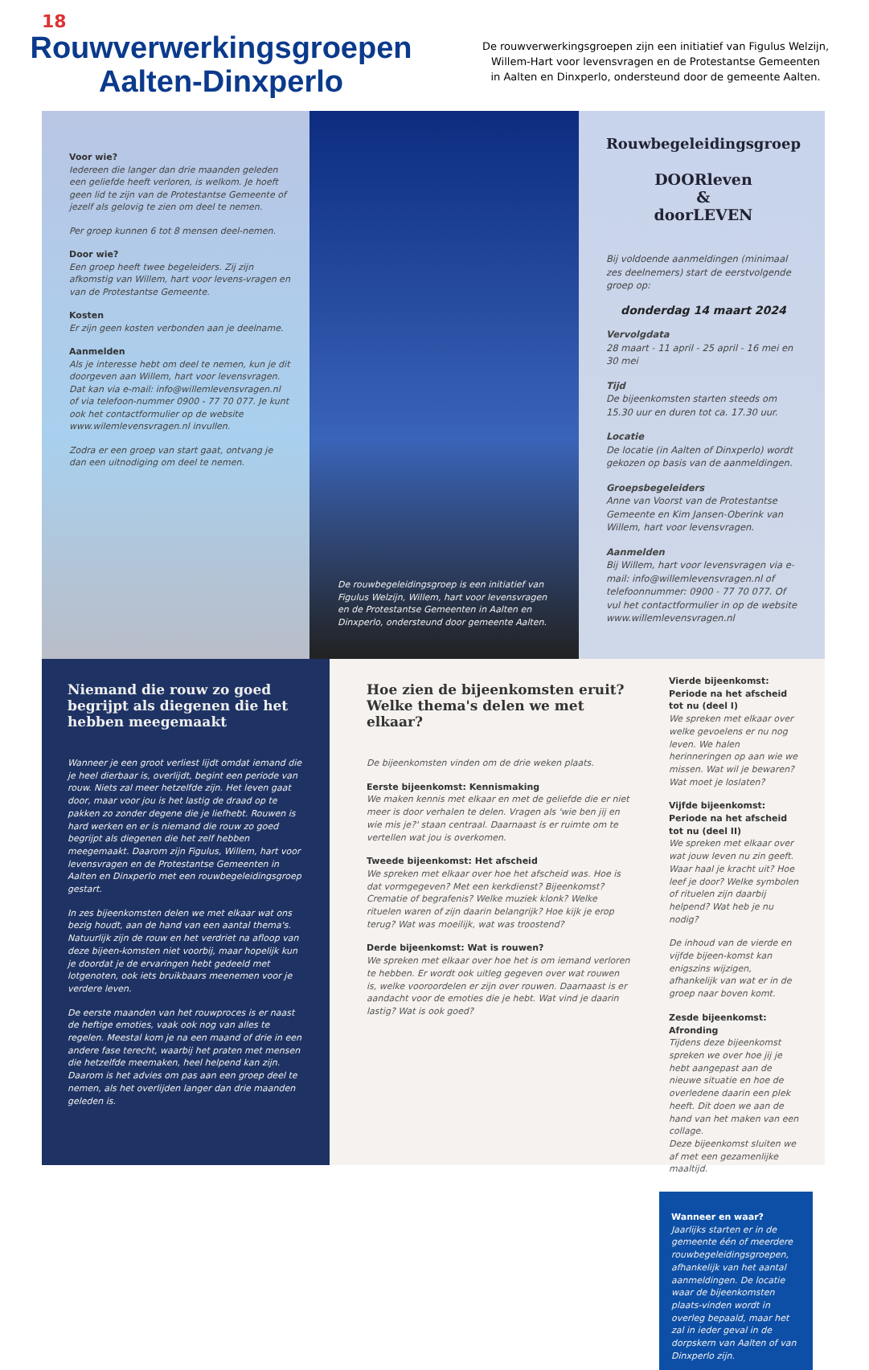18
Rouwverwerkingsgroepen
Aalten-Dinxperlo
De rouwverwerkingsgroepen zijn een initiatief van Figulus Welzijn,
Willem-Hart voor levensvragen en de Protestantse Gemeenten
in Aalten en Dinxperlo, ondersteund door de gemeente Aalten.
Voor wie?
Iedereen die langer dan drie maanden geleden een geliefde heeft verloren, is welkom. Je hoeft geen lid te zijn van de Protestantse Gemeente of jezelf als gelovig te zien om deel te nemen.
Per groep kunnen 6 tot 8 mensen deel-nemen.
Door wie?
Een groep heeft twee begeleiders. Zij zijn afkomstig van Willem, hart voor levens-vragen en van de Protestantse Gemeente.
Kosten
Er zijn geen kosten verbonden aan je deelname.
Aanmelden
Als je interesse hebt om deel te nemen, kun je dit doorgeven aan Willem, hart voor levensvragen. Dat kan via e-mail: info@willemlevensvragen.nl of via telefoon-nummer 0900 - 77 70 077. Je kunt ook het contactformulier op de website www.wilemlevensvragen.nl invullen.
Zodra er een groep van start gaat, ontvang je dan een uitnodiging om deel te nemen.
De rouwbegeleidingsgroep is een initiatief van Figulus Welzijn, Willem, hart voor levensvragen en de Protestantse Gemeenten in Aalten en Dinxperlo, ondersteund door gemeente Aalten.
Rouwbegeleidingsgroep
DOORleven
&
doorLEVEN
Bij voldoende aanmeldingen (minimaal zes deelnemers) start de eerstvolgende groep op:
donderdag 14 maart 2024
Vervolgdata
28 maart - 11 april - 25 april - 16 mei en 30 mei
Tijd
De bijeenkomsten starten steeds om 15.30 uur en duren tot ca. 17.30 uur.
Locatie
De locatie (in Aalten of Dinxperlo) wordt gekozen op basis van de aanmeldingen.
Groepsbegeleiders
Anne van Voorst van de Protestantse Gemeente en Kim Jansen-Oberink van Willem, hart voor levensvragen.
Aanmelden
Bij Willem, hart voor levensvragen via e-mail: info@willemlevensvragen.nl of telefoonnummer: 0900 - 77 70 077. Of vul het contactformulier in op de website www.willemlevensvragen.nl
Niemand die rouw zo goed begrijpt als diegenen die het hebben meegemaakt
Wanneer je een groot verliest lijdt omdat iemand die je heel dierbaar is, overlijdt, begint een periode van rouw. Niets zal meer hetzelfde zijn. Het leven gaat door, maar voor jou is het lastig de draad op te pakken zo zonder degene die je liefhebt. Rouwen is hard werken en er is niemand die rouw zo goed begrijpt als diegenen die het zelf hebben meegemaakt. Daarom zijn Figulus, Willem, hart voor levensvragen en de Protestantse Gemeenten in Aalten en Dinxperlo met een rouwbegeleidingsgroep gestart.
In zes bijeenkomsten delen we met elkaar wat ons bezig houdt, aan de hand van een aantal thema's. Natuurlijk zijn de rouw en het verdriet na afloop van deze bijeen-komsten niet voorbij, maar hopelijk kun je doordat je de ervaringen hebt gedeeld met lotgenoten, ook iets bruikbaars meenemen voor je verdere leven.
De eerste maanden van het rouwproces is er naast de heftige emoties, vaak ook nog van alles te regelen. Meestal kom je na een maand of drie in een andere fase terecht, waarbij het praten met mensen die hetzelfde meemaken, heel helpend kan zijn. Daarom is het advies om pas aan een groep deel te nemen, als het overlijden langer dan drie maanden geleden is.
Hoe zien de bijeenkomsten eruit? Welke thema's delen we met elkaar?
De bijeenkomsten vinden om de drie weken plaats.
Eerste bijeenkomst: Kennismaking
We maken kennis met elkaar en met de geliefde die er niet meer is door verhalen te delen. Vragen als 'wie ben jij en wie mis je?' staan centraal. Daarnaast is er ruimte om te vertellen wat jou is overkomen.
Tweede bijeenkomst: Het afscheid
We spreken met elkaar over hoe het afscheid was. Hoe is dat vormgegeven? Met een kerkdienst? Bijeenkomst? Crematie of begrafenis? Welke muziek klonk? Welke rituelen waren of zijn daarin belangrijk? Hoe kijk je erop terug? Wat was moeilijk, wat was troostend?
Derde bijeenkomst: Wat is rouwen?
We spreken met elkaar over hoe het is om iemand verloren te hebben. Er wordt ook uitleg gegeven over wat rouwen is, welke vooroordelen er zijn over rouwen. Daarnaast is er aandacht voor de emoties die je hebt. Wat vind je daarin lastig? Wat is ook goed?
Vierde bijeenkomst: Periode na het afscheid tot nu (deel I)
We spreken met elkaar over welke gevoelens er nu nog leven. We halen herinneringen op aan wie we missen. Wat wil je bewaren? Wat moet je loslaten?
Vijfde bijeenkomst: Periode na het afscheid tot nu (deel II)
We spreken met elkaar over wat jouw leven nu zin geeft. Waar haal je kracht uit? Hoe leef je door? Welke symbolen of rituelen zijn daarbij helpend? Wat heb je nu nodig?
De inhoud van de vierde en vijfde bijeen-komst kan enigszins wijzigen, afhankelijk van wat er in de groep naar boven komt.
Zesde bijeenkomst: Afronding
Tijdens deze bijeenkomst spreken we over hoe jij je hebt aangepast aan de nieuwe situatie en hoe de overledene daarin een plek heeft. Dit doen we aan de hand van het maken van een collage.
Deze bijeenkomst sluiten we af met een gezamenlijke maaltijd.
Wanneer en waar?
Jaarlijks starten er in de gemeente één of meerdere rouwbegeleidingsgroepen, afhankelijk van het aantal aanmeldingen. De locatie waar de bijeenkomsten plaats-vinden wordt in overleg bepaald, maar het zal in ieder geval in de dorpskern van Aalten of van Dinxperlo zijn.